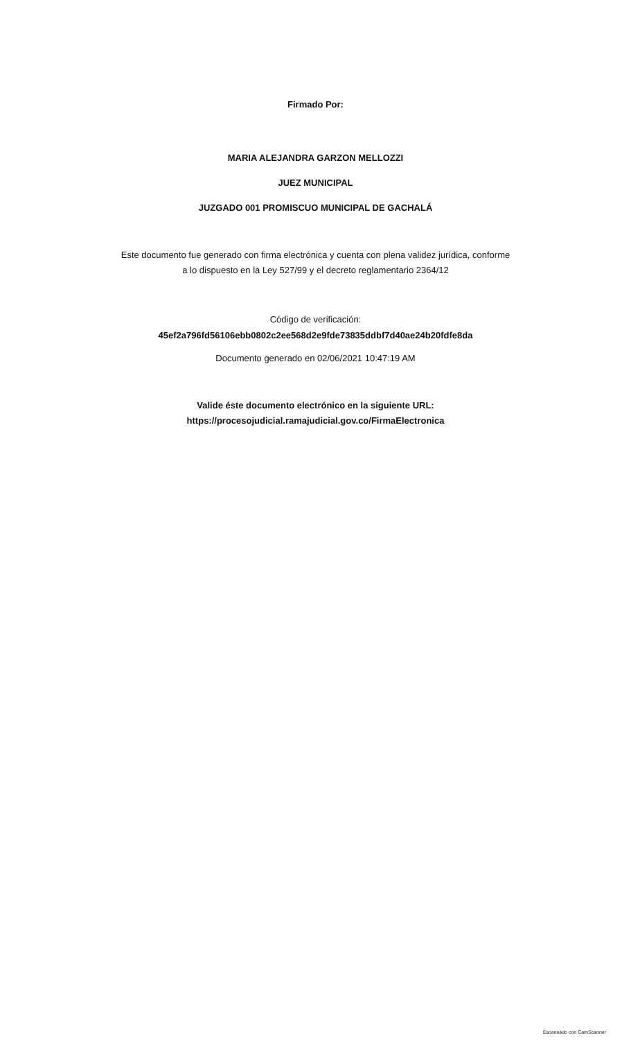Firmado Por:
MARIA ALEJANDRA GARZON MELLOZZI
JUEZ MUNICIPAL
JUZGADO 001 PROMISCUO MUNICIPAL DE GACHALÁ
Este documento fue generado con firma electrónica y cuenta con plena validez jurídica, conforme
a lo dispuesto en la Ley 527/99 y el decreto reglamentario 2364/12
Código de verificación:
45ef2a796fd56106ebb0802c2ee568d2e9fde73835ddbf7d40ae24b20fdfe8da
Documento generado en 02/06/2021 10:47:19 AM
Valide éste documento electrónico en la siguiente URL:
https://procesojudicial.ramajudicial.gov.co/FirmaElectronica
Escaneado con CamScanner